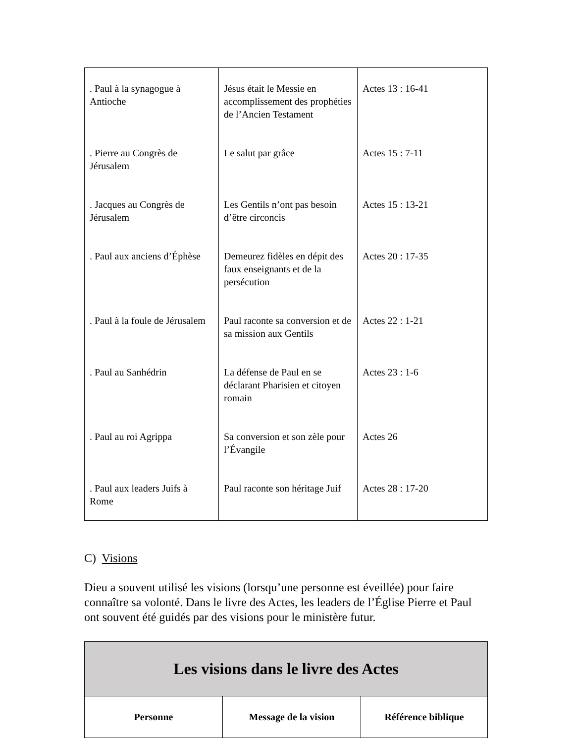| . Paul à la synagogue à Antioche | Jésus était le Messie en accomplissement des prophéties de l’Ancien Testament | Actes 13 : 16-41 |
| . Pierre au Congrès de Jérusalem | Le salut par grâce | Actes 15 : 7-11 |
| . Jacques au Congrès de Jérusalem | Les Gentils n’ont pas besoin d’être circoncis | Actes 15 : 13-21 |
| . Paul aux anciens d’Éphèse | Demeurez fidèles en dépit des faux enseignants et de la persécution | Actes 20 : 17-35 |
| . Paul à la foule de Jérusalem | Paul raconte sa conversion et de sa mission aux Gentils | Actes 22 : 1-21 |
| . Paul au Sanhédrin | La défense de Paul en se déclarant Pharisien et citoyen romain | Actes 23 : 1-6 |
| . Paul au roi Agrippa | Sa conversion et son zèle pour l’Évangile | Actes 26 |
| . Paul aux leaders Juifs à Rome | Paul raconte son héritage Juif | Actes 28 : 17-20 |
C) Visions
Dieu a souvent utilisé les visions (lorsqu’une personne est éveillée) pour faire connaître sa volonté. Dans le livre des Actes, les leaders de l’Église Pierre et Paul ont souvent été guidés par des visions pour le ministère futur.
| Les visions dans le livre des Actes | | |
| --- | --- | --- |
| Personne | Message de la vision | Référence biblique |